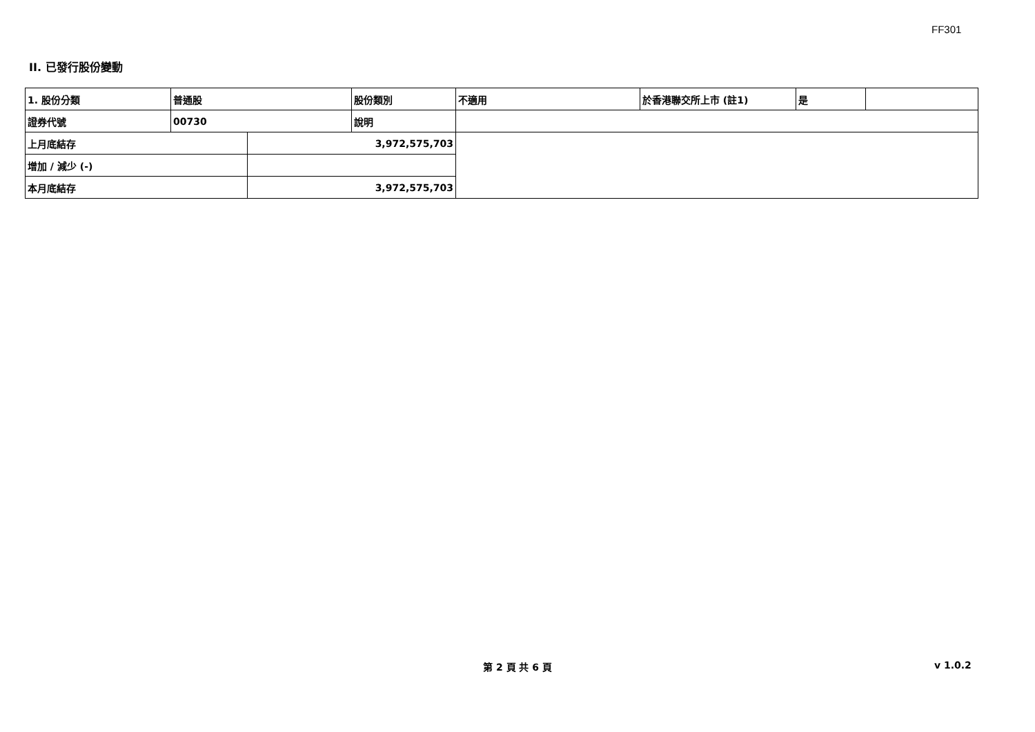FF301
II. 已發行股份變動
| 1. 股份分類 | 普通股 | | 股份類別 | 不適用 | 於香港聯交所上市 (註1) | 是 | |
| 證券代號 | 00730 | | 說明 | | | | |
| 上月底結存 | | 3,972,575,703 | | | | | |
| 增加 / 減少 (-) | | | | | | | |
| 本月底結存 | | 3,972,575,703 | | | | | |
第 2 頁 共 6 頁 v 1.0.2